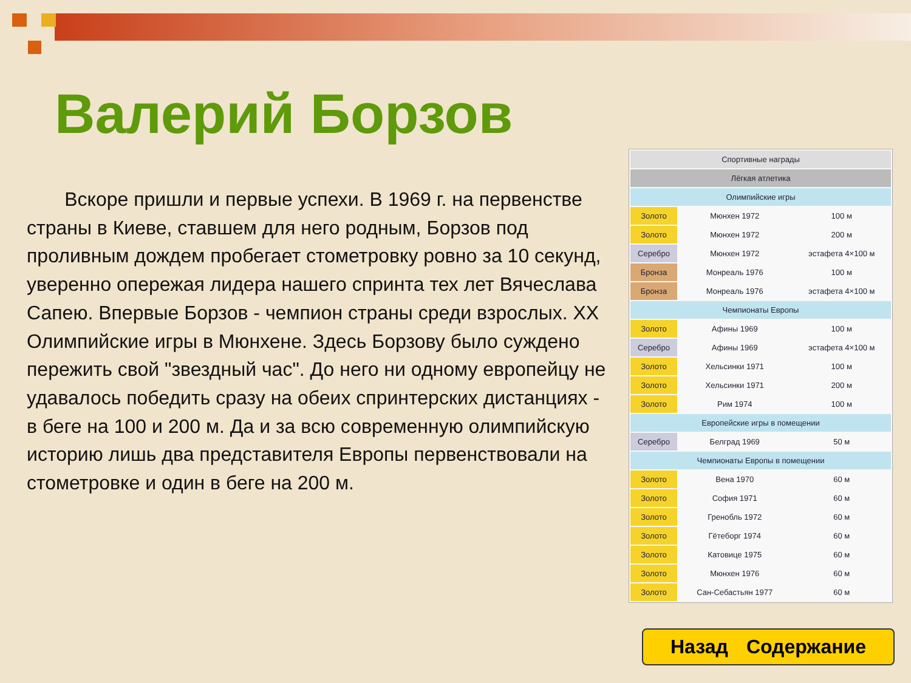Валерий Борзов
Вскоре пришли и первые успехи. В 1969 г. на первенстве страны в Киеве, ставшем для него родным, Борзов под проливным дождем пробегает стометровку ровно за 10 секунд, уверенно опережая лидера нашего спринта тех лет Вячеслава Сапею. Впервые Борзов - чемпион страны среди взрослых. XX Олимпийские игры в Мюнхене. Здесь Борзову было суждено пережить свой "звездный час". До него ни одному европейцу не удавалось победить сразу на обеих спринтерских дистанциях - в беге на 100 и 200 м. Да и за всю современную олимпийскую историю лишь два представителя Европы первенствовали на стометровке и один в беге на 200 м.
| Спортивные награды | | |
| --- | --- | --- |
| Лёгкая атлетика | | |
| Олимпийские игры | | |
| Золото | Мюнхен 1972 | 100 м |
| Золото | Мюнхен 1972 | 200 м |
| Серебро | Мюнхен 1972 | эстафета 4×100 м |
| Бронза | Монреаль 1976 | 100 м |
| Бронза | Монреаль 1976 | эстафета 4×100 м |
| Чемпионаты Европы | | |
| Золото | Афины 1969 | 100 м |
| Серебро | Афины 1969 | эстафета 4×100 м |
| Золото | Хельсинки 1971 | 100 м |
| Золото | Хельсинки 1971 | 200 м |
| Золото | Рим 1974 | 100 м |
| Европейские игры в помещении | | |
| Серебро | Белград 1969 | 50 м |
| Чемпионаты Европы в помещении | | |
| Золото | Вена 1970 | 60 м |
| Золото | София 1971 | 60 м |
| Золото | Гренобль 1972 | 60 м |
| Золото | Гётеборг 1974 | 60 м |
| Золото | Катовице 1975 | 60 м |
| Золото | Мюнхен 1976 | 60 м |
| Золото | Сан-Себастьян 1977 | 60 м |
Назад Содержание